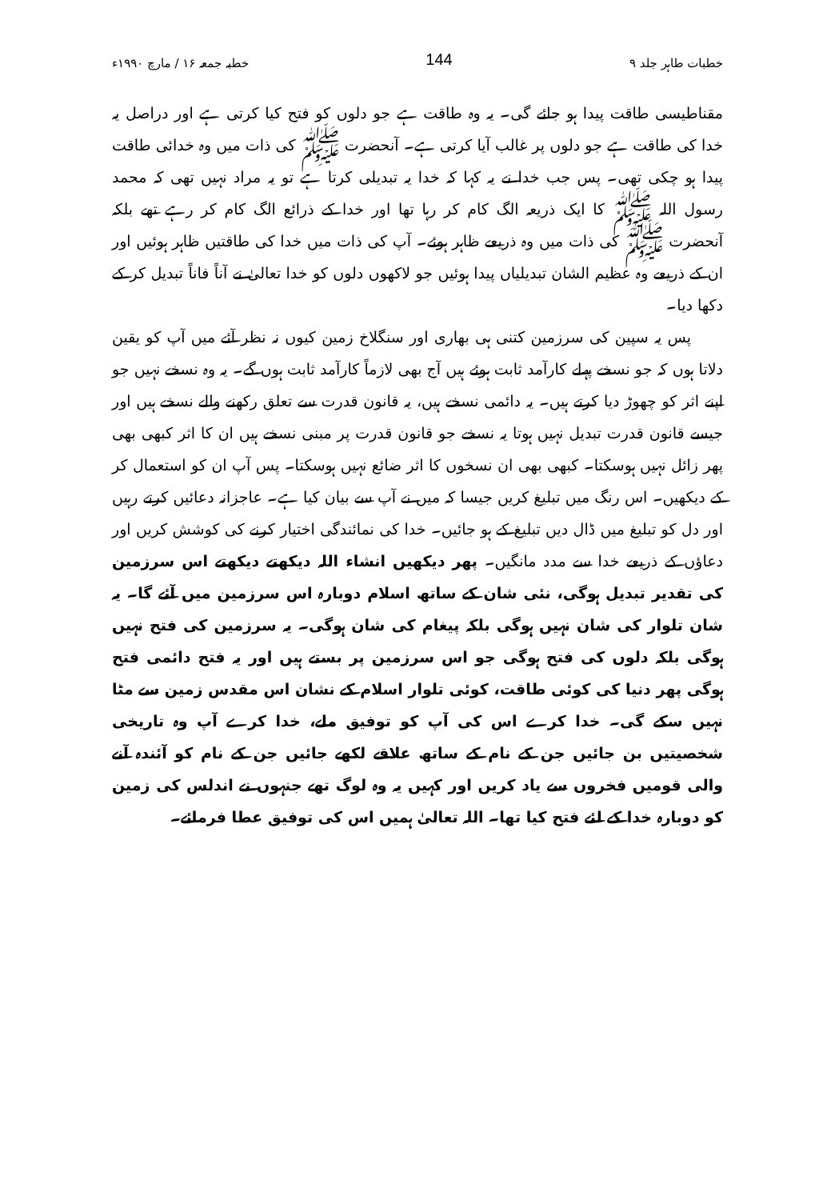خطبات طاہر جلد ۹ 144 خطبہ جمعہ ۱۶ / مارچ ۱۹۹۰ء
مقناطیسی طاقت پیدا ہو جائے گی۔ یہ وہ طاقت ہے جو دلوں کو فتح کیا کرتی ہے اور دراصل یہ خدا کی طاقت ہے جو دلوں پر غالب آیا کرتی ہے۔ آنحضرت ﷺ کی ذات میں وہ خدائی طاقت پیدا ہو چکی تھی۔ پس جب خدا نے یہ کہا کہ خدا یہ تبدیلی کرتا ہے تو یہ مراد نہیں تھی کہ محمد رسول اللہ ﷺ کا ایک ذریعہ الگ کام کر رہا تھا اور خدا کے ذرائع الگ کام کر رہے تھے بلکہ آنحضرت ﷺ کی ذات میں وہ ذریعے ظاہر ہوئے۔ آپ کی ذات میں خدا کی طاقتیں ظاہر ہوئیں اور ان کے ذریعے وہ عظیم الشان تبدیلیاں پیدا ہوئیں جو لاکھوں دلوں کو خدا تعالیٰ نے آناً فاناً تبدیل کر کے دکھا دیا۔
پس یہ سپین کی سرزمین کتنی ہی بھاری اور سنگلاخ زمین کیوں نہ نظر آئے میں آپ کو یقین دلاتا ہوں کہ جو نسخے پہلے کارآمد ثابت ہوئے ہیں آج بھی لازماً کارآمد ثابت ہوں گے۔ یہ وہ نسخے نہیں جو اپنے اثر کو چھوڑ دیا کرتے ہیں۔ یہ دائمی نسخے ہیں، یہ قانون قدرت سے تعلق رکھنے والے نسخے ہیں اور جیسے قانون قدرت تبدیل نہیں ہوتا یہ نسخے جو قانون قدرت پر مبنی نسخے ہیں ان کا اثر کبھی بھی پھر زائل نہیں ہوسکتا۔ کبھی بھی ان نسخوں کا اثر ضائع نہیں ہوسکتا۔ پس آپ ان کو استعمال کر کے دیکھیں۔ اس رنگ میں تبلیغ کریں جیسا کہ میں نے آپ سے بیان کیا ہے۔ عاجزانہ دعائیں کرتے رہیں اور دل کو تبلیغ میں ڈال دیں تبلیغ کے ہو جائیں۔ خدا کی نمائندگی اختیار کرنے کی کوشش کریں اور دعاؤں کے ذریعے خدا سے مدد مانگیں۔ پھر دیکھیں انشاء اللہ دیکھتے دیکھتے اس سرزمین کی تقدیر تبدیل ہوگی، نئی شان کے ساتھ اسلام دوبارہ اس سرزمین میں آئے گا۔ یہ شان تلوار کی شان نہیں ہوگی بلکہ پیغام کی شان ہوگی۔ یہ سرزمین کی فتح نہیں ہوگی بلکہ دلوں کی فتح ہوگی جو اس سرزمین پر بستے ہیں اور یہ فتح دائمی فتح ہوگی پھر دنیا کی کوئی طاقت، کوئی تلوار اسلام کے نشان اس مقدس زمین سے مٹا نہیں سکے گی۔ خدا کرے اس کی آپ کو توفیق ملے، خدا کرے آپ وہ تاریخی شخصیتیں بن جائیں جن کے نام کے ساتھ علاقے لکھے جائیں جن کے نام کو آئندہ آنے والی قومیں فخروں سے یاد کریں اور کہیں یہ وہ لوگ تھے جنہوں نے اندلس کی زمین کو دوبارہ خدا کے لئے فتح کیا تھا۔ اللہ تعالیٰ ہمیں اس کی توفیق عطا فرمائے۔